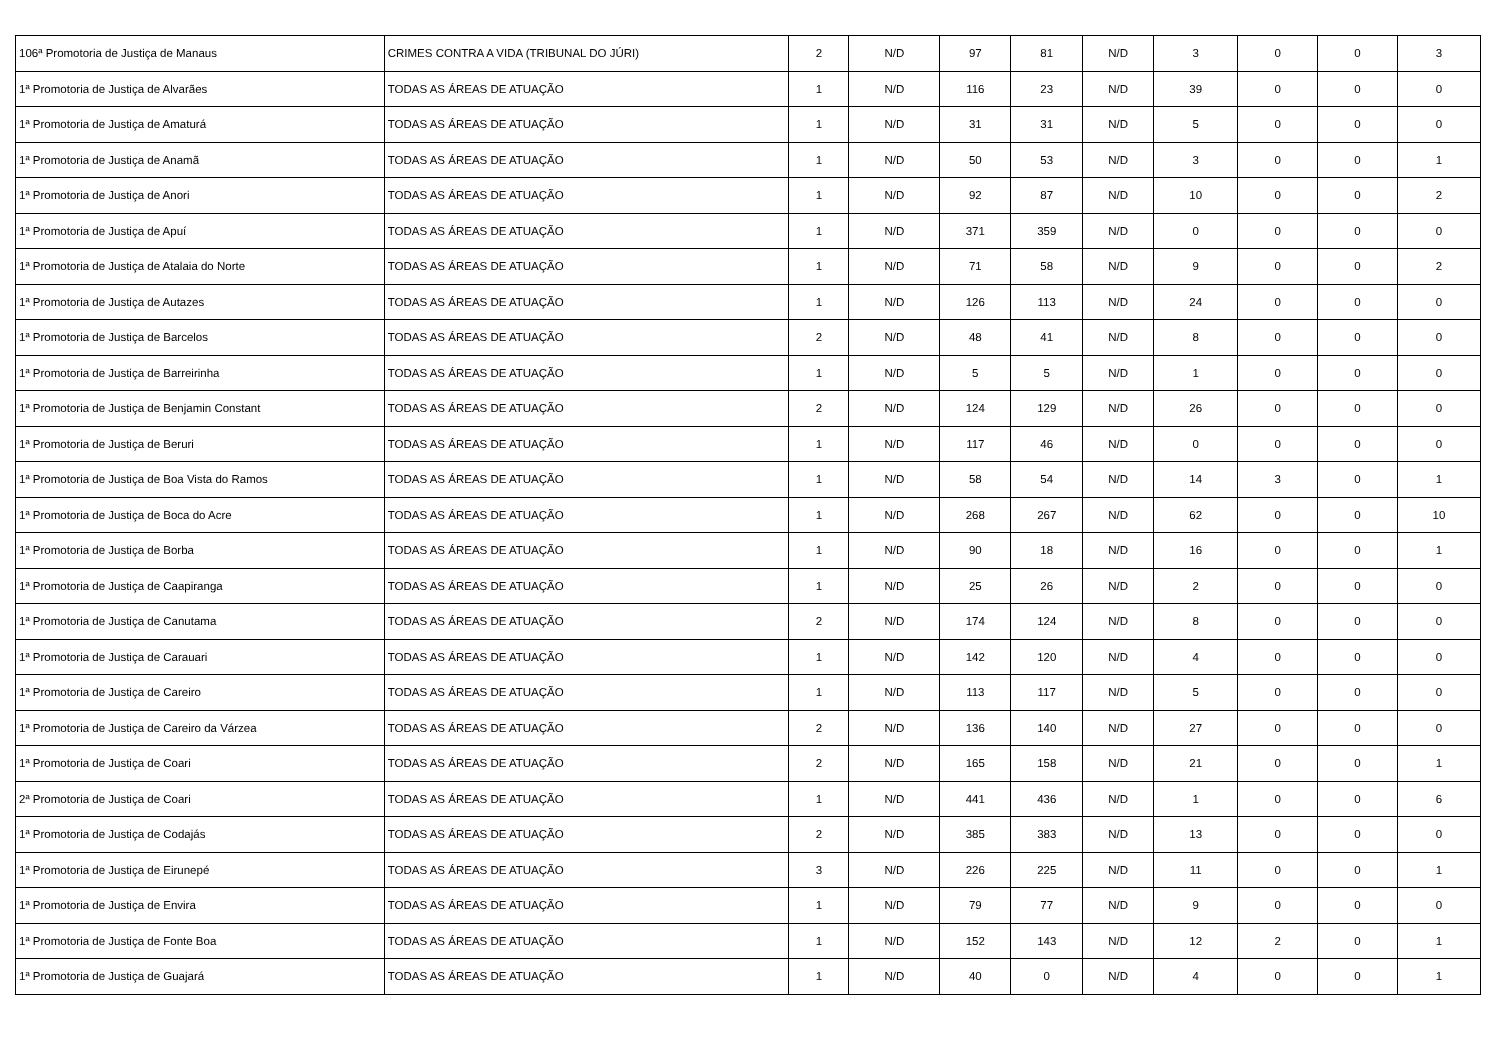| 106ª Promotoria de Justiça de Manaus | CRIMES CONTRA A VIDA (TRIBUNAL DO JÚRI) | 2 | N/D | 97 | 81 | N/D | 3 | 0 | 0 | 3 |
| 1ª Promotoria de Justiça de Alvarães | TODAS AS ÁREAS DE ATUAÇÃO | 1 | N/D | 116 | 23 | N/D | 39 | 0 | 0 | 0 |
| 1ª Promotoria de Justiça de Amaturá | TODAS AS ÁREAS DE ATUAÇÃO | 1 | N/D | 31 | 31 | N/D | 5 | 0 | 0 | 0 |
| 1ª Promotoria de Justiça de Anamã | TODAS AS ÁREAS DE ATUAÇÃO | 1 | N/D | 50 | 53 | N/D | 3 | 0 | 0 | 1 |
| 1ª Promotoria de Justiça de Anori | TODAS AS ÁREAS DE ATUAÇÃO | 1 | N/D | 92 | 87 | N/D | 10 | 0 | 0 | 2 |
| 1ª Promotoria de Justiça de Apuí | TODAS AS ÁREAS DE ATUAÇÃO | 1 | N/D | 371 | 359 | N/D | 0 | 0 | 0 | 0 |
| 1ª Promotoria de Justiça de Atalaia do Norte | TODAS AS ÁREAS DE ATUAÇÃO | 1 | N/D | 71 | 58 | N/D | 9 | 0 | 0 | 2 |
| 1ª Promotoria de Justiça de Autazes | TODAS AS ÁREAS DE ATUAÇÃO | 1 | N/D | 126 | 113 | N/D | 24 | 0 | 0 | 0 |
| 1ª Promotoria de Justiça de Barcelos | TODAS AS ÁREAS DE ATUAÇÃO | 2 | N/D | 48 | 41 | N/D | 8 | 0 | 0 | 0 |
| 1ª Promotoria de Justiça de Barreirinha | TODAS AS ÁREAS DE ATUAÇÃO | 1 | N/D | 5 | 5 | N/D | 1 | 0 | 0 | 0 |
| 1ª Promotoria de Justiça de Benjamin Constant | TODAS AS ÁREAS DE ATUAÇÃO | 2 | N/D | 124 | 129 | N/D | 26 | 0 | 0 | 0 |
| 1ª Promotoria de Justiça de Beruri | TODAS AS ÁREAS DE ATUAÇÃO | 1 | N/D | 117 | 46 | N/D | 0 | 0 | 0 | 0 |
| 1ª Promotoria de Justiça de Boa Vista do Ramos | TODAS AS ÁREAS DE ATUAÇÃO | 1 | N/D | 58 | 54 | N/D | 14 | 3 | 0 | 1 |
| 1ª Promotoria de Justiça de Boca do Acre | TODAS AS ÁREAS DE ATUAÇÃO | 1 | N/D | 268 | 267 | N/D | 62 | 0 | 0 | 10 |
| 1ª Promotoria de Justiça de Borba | TODAS AS ÁREAS DE ATUAÇÃO | 1 | N/D | 90 | 18 | N/D | 16 | 0 | 0 | 1 |
| 1ª Promotoria de Justiça de Caapiranga | TODAS AS ÁREAS DE ATUAÇÃO | 1 | N/D | 25 | 26 | N/D | 2 | 0 | 0 | 0 |
| 1ª Promotoria de Justiça de Canutama | TODAS AS ÁREAS DE ATUAÇÃO | 2 | N/D | 174 | 124 | N/D | 8 | 0 | 0 | 0 |
| 1ª Promotoria de Justiça de Carauari | TODAS AS ÁREAS DE ATUAÇÃO | 1 | N/D | 142 | 120 | N/D | 4 | 0 | 0 | 0 |
| 1ª Promotoria de Justiça de Careiro | TODAS AS ÁREAS DE ATUAÇÃO | 1 | N/D | 113 | 117 | N/D | 5 | 0 | 0 | 0 |
| 1ª Promotoria de Justiça de Careiro da Várzea | TODAS AS ÁREAS DE ATUAÇÃO | 2 | N/D | 136 | 140 | N/D | 27 | 0 | 0 | 0 |
| 1ª Promotoria de Justiça de Coari | TODAS AS ÁREAS DE ATUAÇÃO | 2 | N/D | 165 | 158 | N/D | 21 | 0 | 0 | 1 |
| 2ª Promotoria de Justiça de Coari | TODAS AS ÁREAS DE ATUAÇÃO | 1 | N/D | 441 | 436 | N/D | 1 | 0 | 0 | 6 |
| 1ª Promotoria de Justiça de Codajás | TODAS AS ÁREAS DE ATUAÇÃO | 2 | N/D | 385 | 383 | N/D | 13 | 0 | 0 | 0 |
| 1ª Promotoria de Justiça de Eirunepé | TODAS AS ÁREAS DE ATUAÇÃO | 3 | N/D | 226 | 225 | N/D | 11 | 0 | 0 | 1 |
| 1ª Promotoria de Justiça de Envira | TODAS AS ÁREAS DE ATUAÇÃO | 1 | N/D | 79 | 77 | N/D | 9 | 0 | 0 | 0 |
| 1ª Promotoria de Justiça de Fonte Boa | TODAS AS ÁREAS DE ATUAÇÃO | 1 | N/D | 152 | 143 | N/D | 12 | 2 | 0 | 1 |
| 1ª Promotoria de Justiça de Guajará | TODAS AS ÁREAS DE ATUAÇÃO | 1 | N/D | 40 | 0 | N/D | 4 | 0 | 0 | 1 |